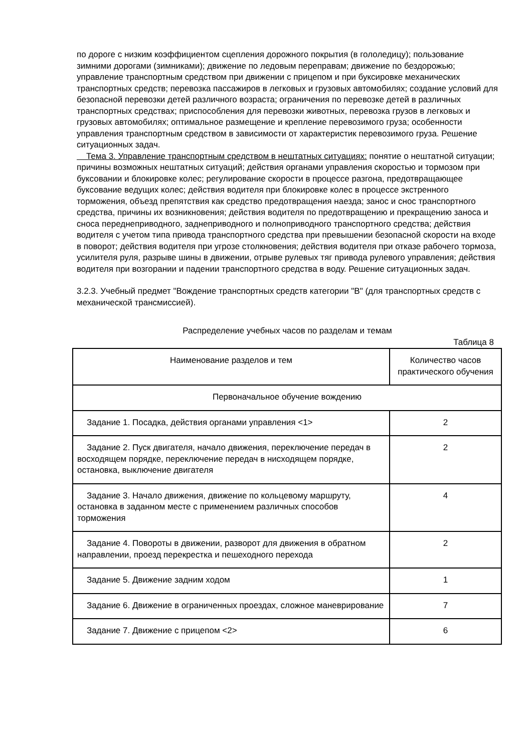по дороге с низким коэффициентом сцепления дорожного покрытия (в гололедицу); пользование зимними дорогами (зимниками); движение по ледовым переправам; движение по бездорожью; управление транспортным средством при движении с прицепом и при буксировке механических транспортных средств; перевозка пассажиров в легковых и грузовых автомобилях; создание условий для безопасной перевозки детей различного возраста; ограничения по перевозке детей в различных транспортных средствах; приспособления для перевозки животных, перевозка грузов в легковых и грузовых автомобилях; оптимальное размещение и крепление перевозимого груза; особенности управления транспортным средством в зависимости от характеристик перевозимого груза. Решение ситуационных задач.
Тема 3. Управление транспортным средством в нештатных ситуациях: понятие о нештатной ситуации; причины возможных нештатных ситуаций; действия органами управления скоростью и тормозом при буксовании и блокировке колес; регулирование скорости в процессе разгона, предотвращающее буксование ведущих колес; действия водителя при блокировке колес в процессе экстренного торможения, объезд препятствия как средство предотвращения наезда; занос и снос транспортного средства, причины их возникновения; действия водителя по предотвращению и прекращению заноса и сноса переднеприводного, заднеприводного и полноприводного транспортного средства; действия водителя с учетом типа привода транспортного средства при превышении безопасной скорости на входе в поворот; действия водителя при угрозе столкновения; действия водителя при отказе рабочего тормоза, усилителя руля, разрыве шины в движении, отрыве рулевых тяг привода рулевого управления; действия водителя при возгорании и падении транспортного средства в воду. Решение ситуационных задач.
3.2.3. Учебный предмет "Вождение транспортных средств категории "B" (для транспортных средств с механической трансмиссией).
Распределение учебных часов по разделам и темам
Таблица 8
| Наименование разделов и тем | Количество часов практического обучения |
| Первоначальное обучение вождению | |
| Задание 1. Посадка, действия органами управления <1> | 2 |
| Задание 2. Пуск двигателя, начало движения, переключение передач в восходящем порядке, переключение передач в нисходящем порядке, остановка, выключение двигателя | 2 |
| Задание 3. Начало движения, движение по кольцевому маршруту, остановка в заданном месте с применением различных способов торможения | 4 |
| Задание 4. Повороты в движении, разворот для движения в обратном направлении, проезд перекрестка и пешеходного перехода | 2 |
| Задание 5. Движение задним ходом | 1 |
| Задание 6. Движение в ограниченных проездах, сложное маневрирование | 7 |
| Задание 7. Движение с прицепом <2> | 6 |